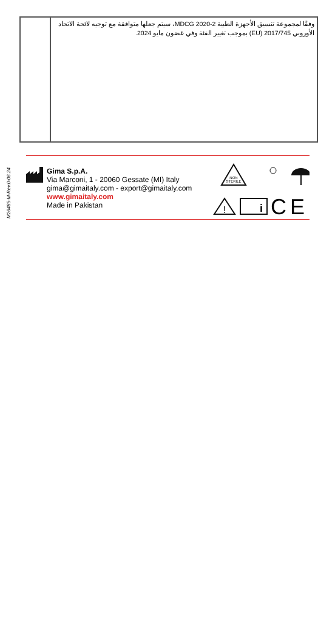| | وفقًا لمجموعة تنسيق الأجهزة الطبية MDCG 2020-2، سيتم جعلها متوافقة مع توجيه لائحة الاتحاد الأوروبي EU) 2017/745) بموجب تغيير الفئة وفي غضون مايو 2024. |
M26485-M-Rev.0-06.24
Gima S.p.A.
Via Marconi, 1 - 20060 Gessate (MI) Italy
gima@gimaitaly.com - export@gimaitaly.com
www.gimaitaly.com
Made in Pakistan
NON
STERILE
!
i
C
E